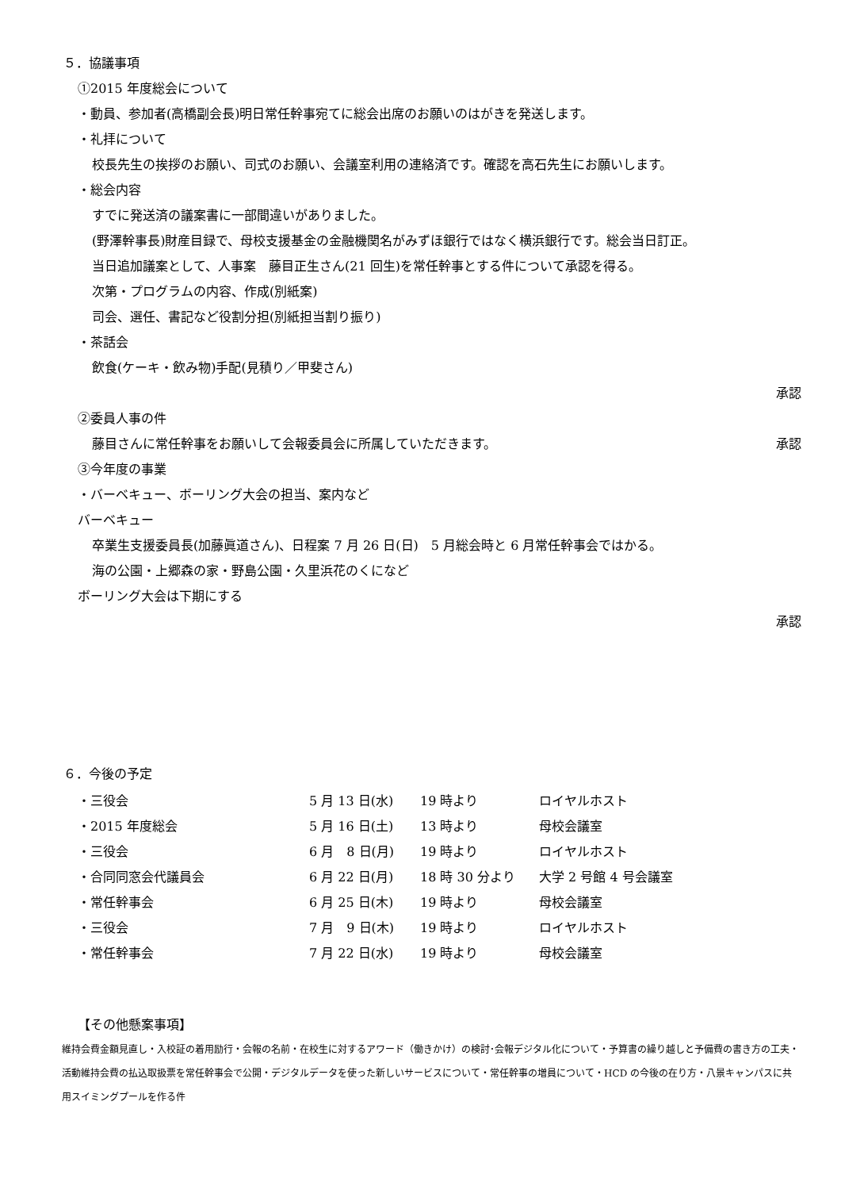５．協議事項
①2015 年度総会について
・動員、参加者(高橋副会長)明日常任幹事宛てに総会出席のお願いのはがきを発送します。
・礼拝について
校長先生の挨拶のお願い、司式のお願い、会議室利用の連絡済です。確認を高石先生にお願いします。
・総会内容
すでに発送済の議案書に一部間違いがありました。
(野澤幹事長)財産目録で、母校支援基金の金融機関名がみずほ銀行ではなく横浜銀行です。総会当日訂正。
当日追加議案として、人事案　藤目正生さん(21 回生)を常任幹事とする件について承認を得る。
次第・プログラムの内容、作成(別紙案)
司会、選任、書記など役割分担(別紙担当割り振り)
・茶話会
飲食(ケーキ・飲み物)手配(見積り／甲斐さん)
承認
②委員人事の件
藤目さんに常任幹事をお願いして会報委員会に所属していただきます。
承認
③今年度の事業
・バーベキュー、ボーリング大会の担当、案内など
バーベキュー
卒業生支援委員長(加藤眞道さん)、日程案 7 月 26 日(日)　5 月総会時と 6 月常任幹事会ではかる。
海の公園・上郷森の家・野島公園・久里浜花のくになど
ボーリング大会は下期にする
承認
６．今後の予定
| ・三役会 | 5 月 13 日(水) | 19 時より | ロイヤルホスト |
| ・2015 年度総会 | 5 月 16 日(土) | 13 時より | 母校会議室 |
| ・三役会 | 6 月 8 日(月) | 19 時より | ロイヤルホスト |
| ・合同同窓会代議員会 | 6 月 22 日(月) | 18 時 30 分より | 大学 2 号館 4 号会議室 |
| ・常任幹事会 | 6 月 25 日(木) | 19 時より | 母校会議室 |
| ・三役会 | 7 月 9 日(木) | 19 時より | ロイヤルホスト |
| ・常任幹事会 | 7 月 22 日(水) | 19 時より | 母校会議室 |
【その他懸案事項】
維持会費金額見直し・入校証の着用励行・会報の名前・在校生に対するアワード（働きかけ）の検討･会報デジタル化について・予算書の繰り越しと予備費の書き方の工夫・活動維持会費の払込取扱票を常任幹事会で公開・デジタルデータを使った新しいサービスについて・常任幹事の増員について・HCD の今後の在り方・八景キャンパスに共用スイミングプールを作る件